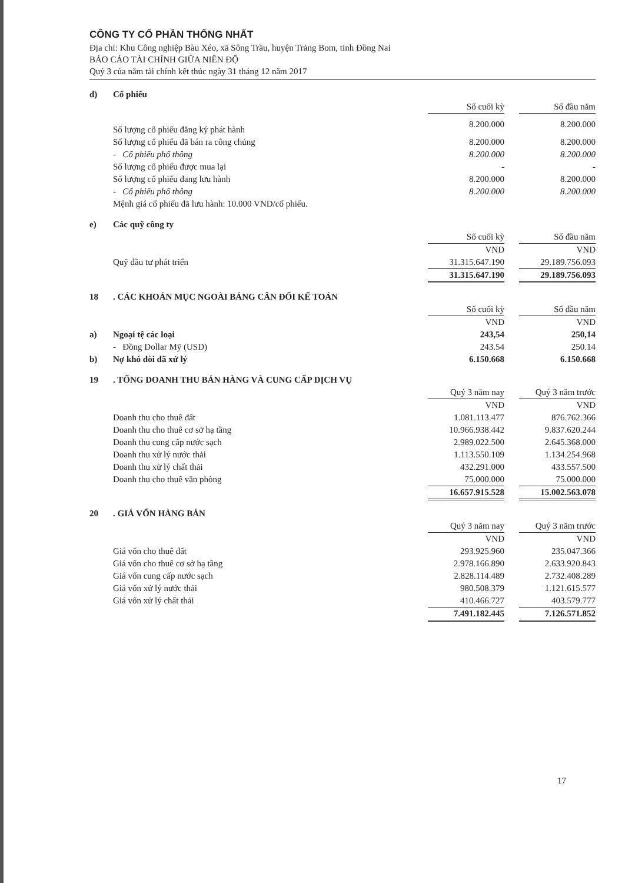CÔNG TY CỔ PHẦN THỐNG NHẤT
Địa chỉ: Khu Công nghiệp Bàu Xéo, xã Sông Trầu, huyện Trảng Bom, tỉnh Đồng Nai
BÁO CÁO TÀI CHÍNH GIỮA NIÊN ĐỘ
Quý 3 của năm tài chính kết thúc ngày 31 tháng 12 năm 2017
| d) | Cổ phiếu | | | |
| | | Số cuối kỳ | | Số đầu năm |
| | Số lượng cổ phiếu đăng ký phát hành | 8.200.000 | | 8.200.000 |
| | Số lượng cổ phiếu đã bán ra công chúng | 8.200.000 | | 8.200.000 |
| | - Cổ phiếu phổ thông | 8.200.000 | | 8.200.000 |
| | Số lượng cổ phiếu được mua lại | - | | - |
| | Số lượng cổ phiếu đang lưu hành | 8.200.000 | | 8.200.000 |
| | - Cổ phiếu phổ thông | 8.200.000 | | 8.200.000 |
| | Mệnh giá cổ phiếu đã lưu hành: 10.000 VND/cổ phiếu. | | | |
| e) | Các quỹ công ty | | | |
| | | Số cuối kỳ | | Số đầu năm |
| | | VND | | VND |
| | Quỹ đầu tư phát triển | 31.315.647.190 | | 29.189.756.093 |
| | | 31.315.647.190 | | 29.189.756.093 |
| 18 | . CÁC KHOẢN MỤC NGOÀI BẢNG CÂN ĐỐI KẾ TOÁN | | | |
| | | Số cuối kỳ | | Số đầu năm |
| | | VND | | VND |
| a) | Ngoại tệ các loại | 243,54 | | 250,14 |
| | - Đồng Dollar Mỹ (USD) | 243.54 | | 250.14 |
| b) | Nợ khó đòi đã xử lý | 6.150.668 | | 6.150.668 |
| 19 | . TỔNG DOANH THU BÁN HÀNG VÀ CUNG CẤP DỊCH VỤ | | | |
| | | Quý 3 năm nay | | Quý 3 năm trước |
| | | VND | | VND |
| | Doanh thu cho thuê đất | 1.081.113.477 | | 876.762.366 |
| | Doanh thu cho thuê cơ sở hạ tầng | 10.966.938.442 | | 9.837.620.244 |
| | Doanh thu cung cấp nước sạch | 2.989.022.500 | | 2.645.368.000 |
| | Doanh thu xử lý nước thải | 1.113.550.109 | | 1.134.254.968 |
| | Doanh thu xử lý chất thải | 432.291.000 | | 433.557.500 |
| | Doanh thu cho thuê văn phòng | 75.000.000 | | 75.000.000 |
| | | 16.657.915.528 | | 15.002.563.078 |
| 20 | . GIÁ VỐN HÀNG BÁN | | | |
| | | Quý 3 năm nay | | Quý 3 năm trước |
| | | VND | | VND |
| | Giá vốn cho thuê đất | 293.925.960 | | 235.047.366 |
| | Giá vốn cho thuê cơ sở hạ tầng | 2.978.166.890 | | 2.633.920.843 |
| | Giá vốn cung cấp nước sạch | 2.828.114.489 | | 2.732.408.289 |
| | Giá vốn xử lý nước thải | 980.508.379 | | 1.121.615.577 |
| | Giá vốn xử lý chất thải | 410.466.727 | | 403.579.777 |
| | | 7.491.182.445 | | 7.126.571.852 |
17